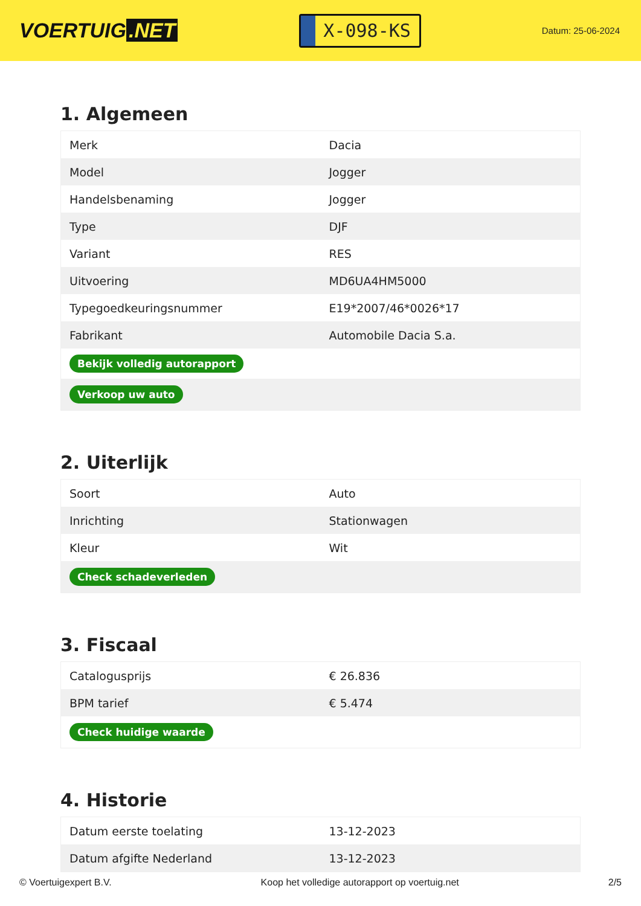VOERTUIG.NET
X-098-KS
Datum: 25-06-2024
1. Algemeen
| Merk | Dacia |
| Model | Jogger |
| Handelsbenaming | Jogger |
| Type | DJF |
| Variant | RES |
| Uitvoering | MD6UA4HM5000 |
| Typegoedkeuringsnummer | E19*2007/46*0026*17 |
| Fabrikant | Automobile Dacia S.a. |
| Bekijk volledig autorapport | |
| Verkoop uw auto | |
2. Uiterlijk
| Soort | Auto |
| Inrichting | Stationwagen |
| Kleur | Wit |
| Check schadeverleden | |
3. Fiscaal
| Catalogusprijs | € 26.836 |
| BPM tarief | € 5.474 |
| Check huidige waarde | |
4. Historie
| Datum eerste toelating | 13-12-2023 |
| Datum afgifte Nederland | 13-12-2023 |
© Voertuigexpert B.V. Koop het volledige autorapport op voertuig.net 2/5